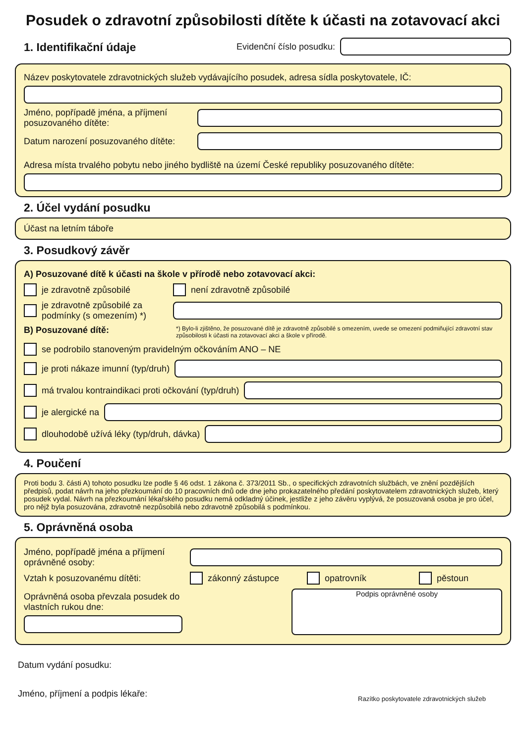Posudek o zdravotní způsobilosti dítěte k účasti na zotavovací akci
1. Identifikační údaje
Evidenční číslo posudku:
Název poskytovatele zdravotnických služeb vydávajícího posudek, adresa sídla poskytovatele, IČ:
Jméno, popřípadě jména, a příjmení posuzovaného dítěte:
Datum narození posuzovaného dítěte:
Adresa místa trvalého pobytu nebo jiného bydliště na území České republiky posuzovaného dítěte:
2. Účel vydání posudku
Účast na letním táboře
3. Posudkový závěr
A) Posuzované dítě k účasti na škole v přírodě nebo zotavovací akci:
je zdravotně způsobilé není zdravotně způsobilé
je zdravotně způsobilé za podmínky (s omezením) *)
B) Posuzované dítě:
*) Bylo-li zjištěno, že posuzované dítě je zdravotně způsobilé s omezením, uvede se omezení podmiňující zdravotní stav způsobilosti k účasti na zotavovací akci a škole v přírodě.
se podrobilo stanoveným pravidelným očkováním ANO – NE
je proti nákaze imunní (typ/druh)
má trvalou kontraindikaci proti očkování (typ/druh)
je alergické na
dlouhodobě užívá léky (typ/druh, dávka)
4. Poučení
Proti bodu 3. části A) tohoto posudku lze podle § 46 odst. 1 zákona č. 373/2011 Sb., o specifických zdravotních službách, ve znění pozdějších předpisů, podat návrh na jeho přezkoumání do 10 pracovních dnů ode dne jeho prokazatelného předání poskytovatelem zdravotnických služeb, který posudek vydal. Návrh na přezkoumání lékařského posudku nemá odkladný účinek, jestliže z jeho závěru vyplývá, že posuzovaná osoba je pro účel, pro nějž byla posuzována, zdravotně nezpůsobilá nebo zdravotně způsobilá s podmínkou.
5. Oprávněná osoba
Jméno, popřípadě jména a příjmení oprávněné osoby:
Vztah k posuzovanému dítěti: zákonný zástupce opatrovník pěstoun
Oprávněná osoba převzala posudek do vlastních rukou dne:
Podpis oprávněné osoby
Datum vydání posudku:
Jméno, příjmení a podpis lékaře: Razítko poskytovatele zdravotnických služeb